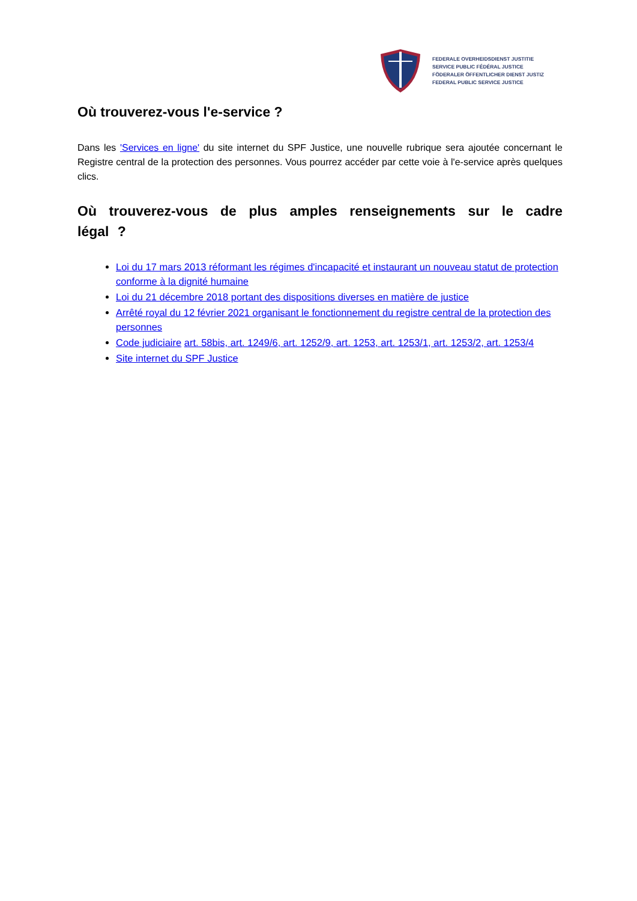FEDERALE OVERHEIDSDIENST JUSTITIE
SERVICE PUBLIC FÉDÉRAL JUSTICE
FÖDERALER ÖFFENTLICHER DIENST JUSTIZ
FEDERAL PUBLIC SERVICE JUSTICE
Où trouverez-vous l'e-service ?
Dans les 'Services en ligne' du site internet du SPF Justice, une nouvelle rubrique sera ajoutée concernant le Registre central de la protection des personnes. Vous pourrez accéder par cette voie à l'e-service après quelques clics.
Où trouverez-vous de plus amples renseignements sur le cadre légal ?
Loi du 17 mars 2013 réformant les régimes d'incapacité et instaurant un nouveau statut de protection conforme à la dignité humaine
Loi du 21 décembre 2018 portant des dispositions diverses en matière de justice
Arrêté royal du 12 février 2021 organisant le fonctionnement du registre central de la protection des personnes
Code judiciaire art. 58bis, art. 1249/6, art. 1252/9, art. 1253, art. 1253/1, art. 1253/2, art. 1253/4
Site internet du SPF Justice